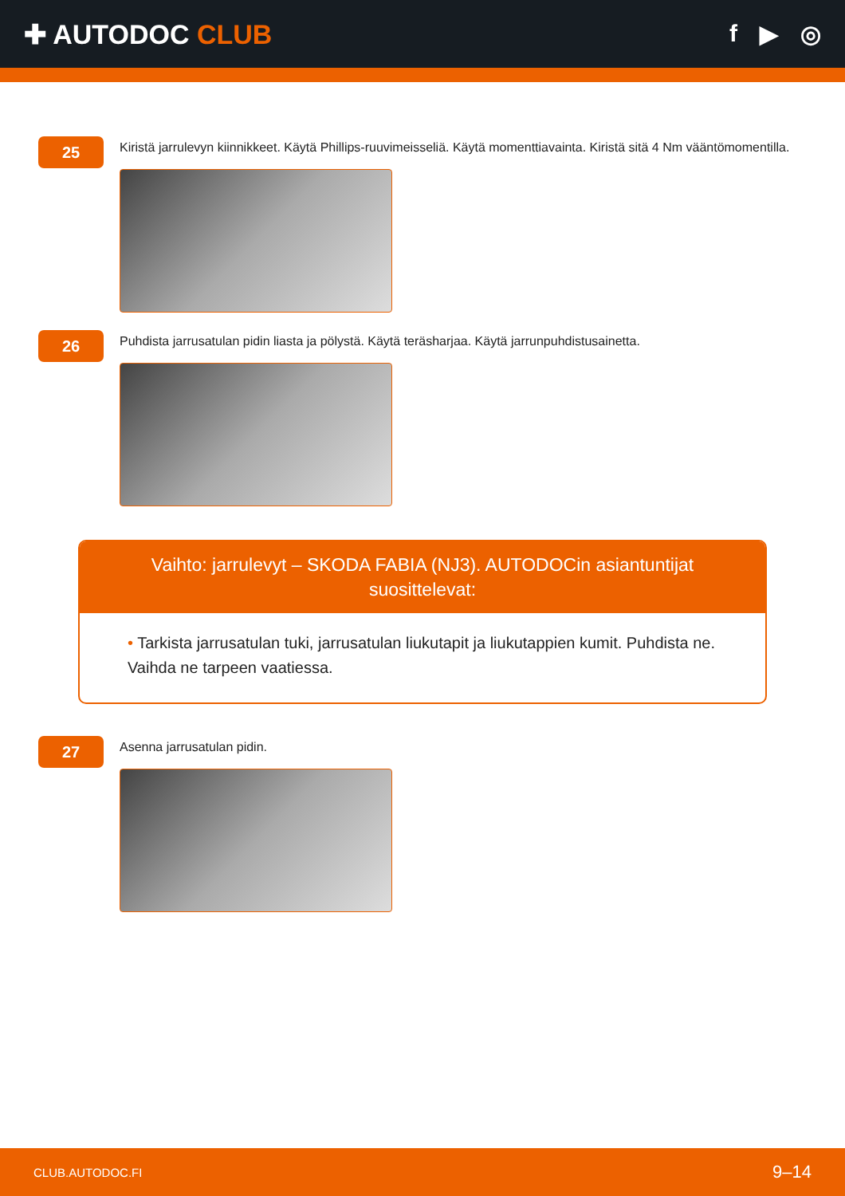✚ AUTODOC CLUB f ▶ ◎
25
Kiristä jarrulevyn kiinnikkeet. Käytä Phillips-ruuvimeisseliä. Käytä momenttiavainta. Kiristä sitä 4 Nm vääntömomentilla.
26
Puhdista jarrusatulan pidin liasta ja pölystä. Käytä teräsharjaa. Käytä jarrunpuhdistusainetta.
Vaihto: jarrulevyt – SKODA FABIA (NJ3). AUTODOCin asiantuntijat suosittelevat:
• Tarkista jarrusatulan tuki, jarrusatulan liukutapit ja liukutappien kumit. Puhdista ne. Vaihda ne tarpeen vaatiessa.
27
Asenna jarrusatulan pidin.
CLUB.AUTODOC.FI 9–14